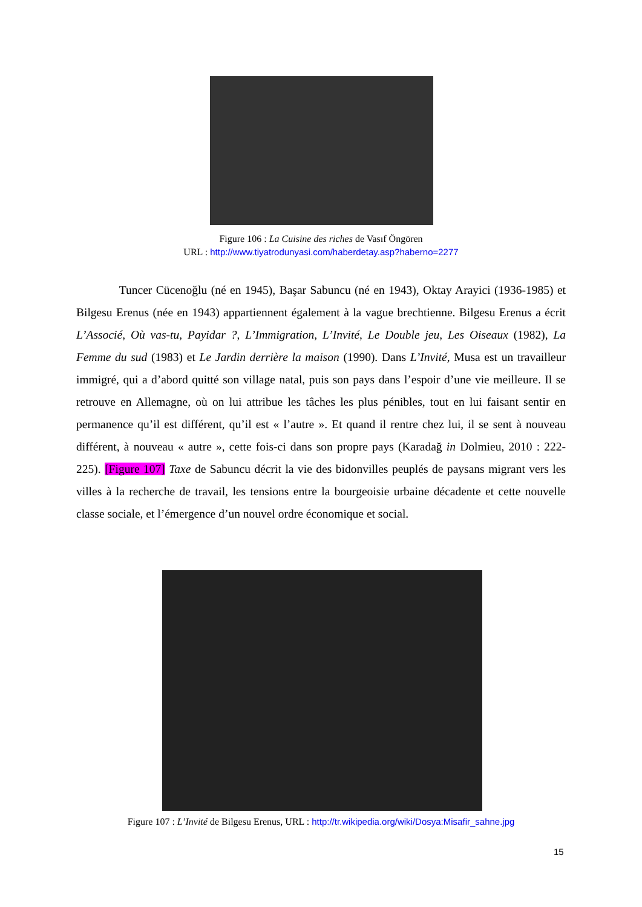Figure 106 : La Cuisine des riches de Vasıf Öngören
URL : http://www.tiyatrodunyasi.com/haberdetay.asp?haberno=2277
Tuncer Cücenoğlu (né en 1945), Başar Sabuncu (né en 1943), Oktay Arayici (1936-1985) et Bilgesu Erenus (née en 1943) appartiennent également à la vague brechtienne. Bilgesu Erenus a écrit L’Associé, Où vas-tu, Payidar ?, L’Immigration, L’Invité, Le Double jeu, Les Oiseaux (1982), La Femme du sud (1983) et Le Jardin derrière la maison (1990). Dans L’Invité, Musa est un travailleur immigré, qui a d’abord quitté son village natal, puis son pays dans l’espoir d’une vie meilleure. Il se retrouve en Allemagne, où on lui attribue les tâches les plus pénibles, tout en lui faisant sentir en permanence qu’il est différent, qu’il est « l’autre ». Et quand il rentre chez lui, il se sent à nouveau différent, à nouveau « autre », cette fois-ci dans son propre pays (Karadağ in Dolmieu, 2010 : 222-225). [Figure 107] Taxe de Sabuncu décrit la vie des bidonvilles peuplés de paysans migrant vers les villes à la recherche de travail, les tensions entre la bourgeoisie urbaine décadente et cette nouvelle classe sociale, et l’émergence d’un nouvel ordre économique et social.
Figure 107 : L’Invité de Bilgesu Erenus, URL : http://tr.wikipedia.org/wiki/Dosya:Misafir_sahne.jpg
15